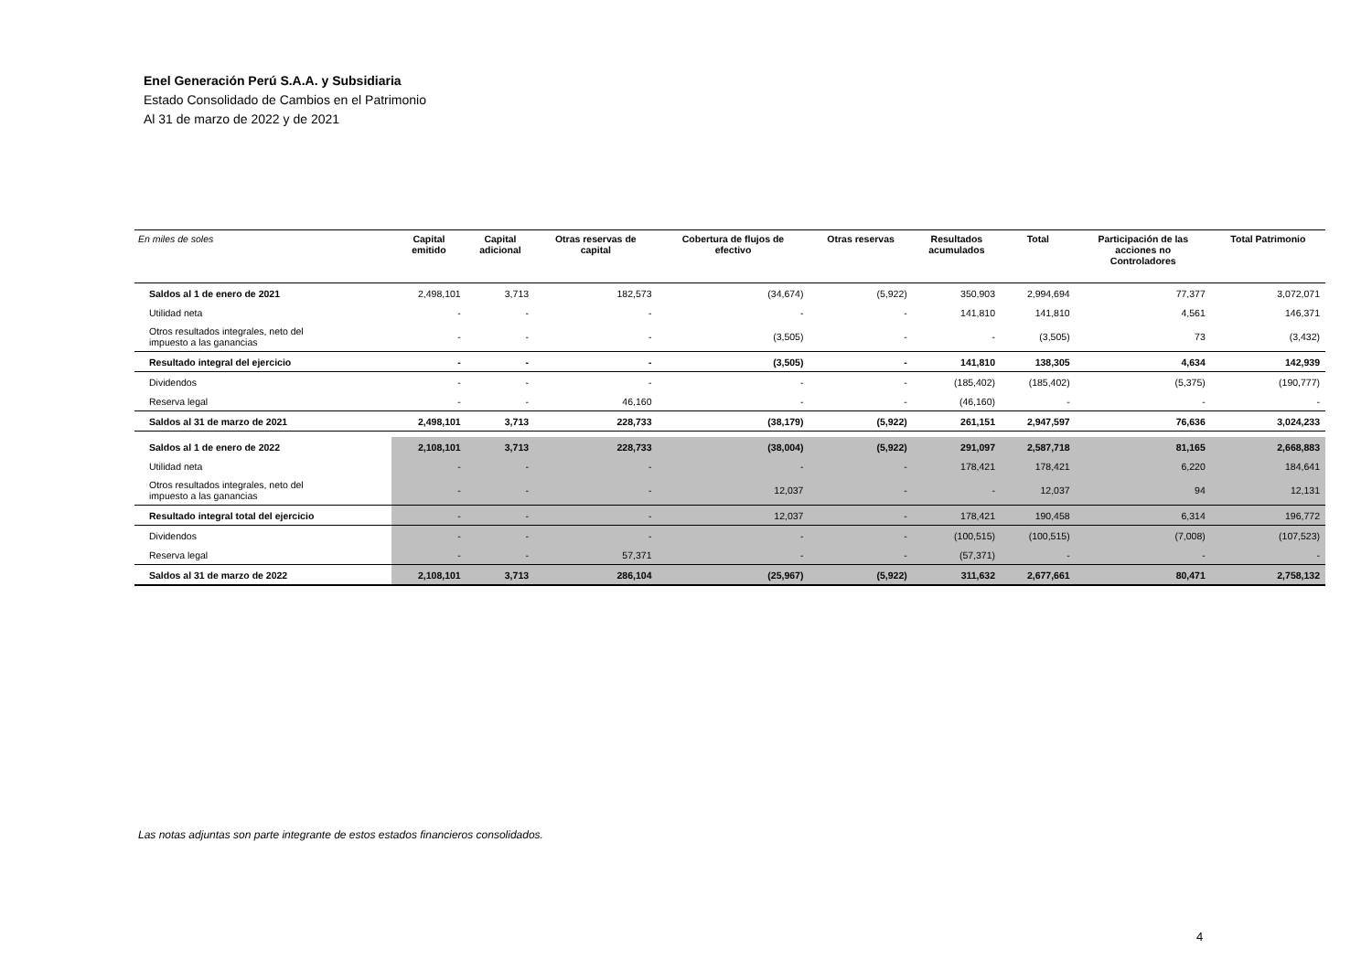Enel Generación Perú S.A.A. y Subsidiaria
Estado Consolidado de Cambios en el Patrimonio
Al 31 de marzo de 2022 y de 2021
| En miles de soles | Capital emitido | Capital adicional | Otras reservas de capital | Cobertura de flujos de efectivo | Otras reservas | Resultados acumulados | Total | Participación de las acciones no Controladores | Total Patrimonio |
| --- | --- | --- | --- | --- | --- | --- | --- | --- | --- |
| Saldos al 1 de enero de 2021 | 2,498,101 | 3,713 | 182,573 | (34,674) | (5,922) | 350,903 | 2,994,694 | 77,377 | 3,072,071 |
| Utilidad neta | - | - | - | - | - | 141,810 | 141,810 | 4,561 | 146,371 |
| Otros resultados integrales, neto del impuesto a las ganancias | - | - | - | (3,505) | - | - | (3,505) | 73 | (3,432) |
| Resultado integral del ejercicio | - | - | - | (3,505) | - | 141,810 | 138,305 | 4,634 | 142,939 |
| Dividendos | - | - | - | - | - | (185,402) | (185,402) | (5,375) | (190,777) |
| Reserva legal | - | - | 46,160 | - | - | (46,160) | - | - | - |
| Saldos al 31 de marzo de 2021 | 2,498,101 | 3,713 | 228,733 | (38,179) | (5,922) | 261,151 | 2,947,597 | 76,636 | 3,024,233 |
| Saldos al 1 de enero de 2022 | 2,108,101 | 3,713 | 228,733 | (38,004) | (5,922) | 291,097 | 2,587,718 | 81,165 | 2,668,883 |
| Utilidad neta | - | - | - | - | - | 178,421 | 178,421 | 6,220 | 184,641 |
| Otros resultados integrales, neto del impuesto a las ganancias | - | - | - | 12,037 | - | - | 12,037 | 94 | 12,131 |
| Resultado integral total del ejercicio | - | - | - | 12,037 | - | 178,421 | 190,458 | 6,314 | 196,772 |
| Dividendos | - | - | - | - | - | (100,515) | (100,515) | (7,008) | (107,523) |
| Reserva legal | - | - | 57,371 | - | - | (57,371) | - | - | - |
| Saldos al 31 de marzo de 2022 | 2,108,101 | 3,713 | 286,104 | (25,967) | (5,922) | 311,632 | 2,677,661 | 80,471 | 2,758,132 |
Las notas adjuntas son parte integrante de estos estados financieros consolidados.
4